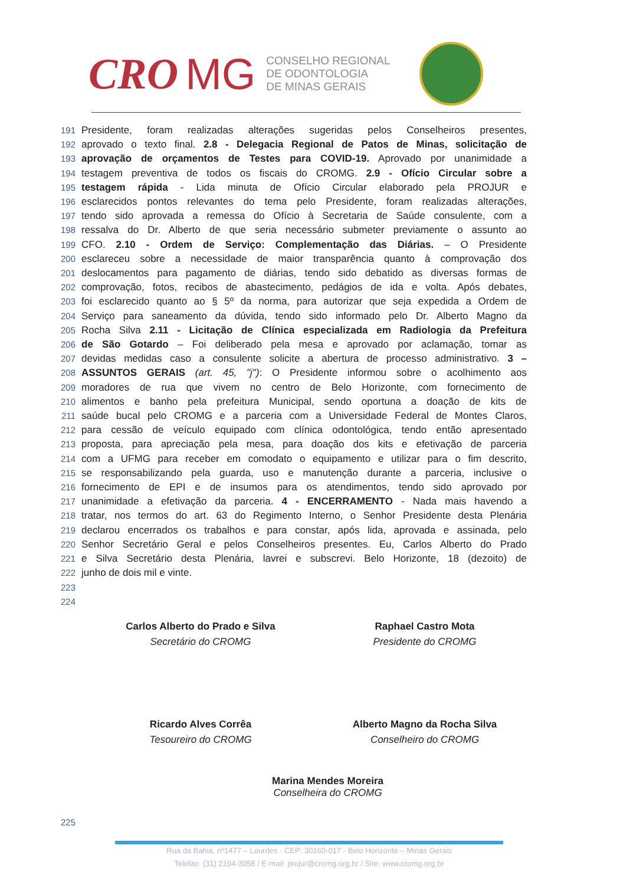CRO MG
CONSELHO REGIONAL
DE ODONTOLOGIA
DE MINAS GERAIS
191 Presidente, foram realizadas alterações sugeridas pelos Conselheiros presentes,
192 aprovado o texto final. 2.8 - Delegacia Regional de Patos de Minas, solicitação de
193 aprovação de orçamentos de Testes para COVID-19. Aprovado por unanimidade a
194 testagem preventiva de todos os fiscais do CROMG. 2.9 - Ofício Circular sobre a
195 testagem rápida - Lida minuta de Ofício Circular elaborado pela PROJUR e
196 esclarecidos pontos relevantes do tema pelo Presidente, foram realizadas alterações,
197 tendo sido aprovada a remessa do Ofício à Secretaria de Saúde consulente, com a
198 ressalva do Dr. Alberto de que seria necessário submeter previamente o assunto ao
199 CFO. 2.10 - Ordem de Serviço: Complementação das Diárias. – O Presidente
200 esclareceu sobre a necessidade de maior transparência quanto à comprovação dos
201 deslocamentos para pagamento de diárias, tendo sido debatido as diversas formas de
202 comprovação, fotos, recibos de abastecimento, pedágios de ida e volta. Após debates,
203 foi esclarecido quanto ao § 5º da norma, para autorizar que seja expedida a Ordem de
204 Serviço para saneamento da dúvida, tendo sido informado pelo Dr. Alberto Magno da
205 Rocha Silva 2.11 - Licitação de Clínica especializada em Radiologia da Prefeitura
206 de São Gotardo – Foi deliberado pela mesa e aprovado por aclamação, tomar as
207 devidas medidas caso a consulente solicite a abertura de processo administrativo. 3 –
208 ASSUNTOS GERAIS (art. 45, "j"): O Presidente informou sobre o acolhimento aos
209 moradores de rua que vivem no centro de Belo Horizonte, com fornecimento de
210 alimentos e banho pela prefeitura Municipal, sendo oportuna a doação de kits de
211 saúde bucal pelo CROMG e a parceria com a Universidade Federal de Montes Claros,
212 para cessão de veículo equipado com clínica odontológica, tendo então apresentado
213 proposta, para apreciação pela mesa, para doação dos kits e efetivação de parceria
214 com a UFMG para receber em comodato o equipamento e utilizar para o fim descrito,
215 se responsabilizando pela guarda, uso e manutenção durante a parceria, inclusive o
216 fornecimento de EPI e de insumos para os atendimentos, tendo sido aprovado por
217 unanimidade a efetivação da parceria. 4 - ENCERRAMENTO - Nada mais havendo a
218 tratar, nos termos do art. 63 do Regimento Interno, o Senhor Presidente desta Plenária
219 declarou encerrados os trabalhos e para constar, após lida, aprovada e assinada, pelo
220 Senhor Secretário Geral e pelos Conselheiros presentes. Eu, Carlos Alberto do Prado
221 e Silva Secretário desta Plenária, lavrei e subscrevi. Belo Horizonte, 18 (dezoito) de
222 junho de dois mil e vinte.
223
224
Carlos Alberto do Prado e Silva
Secretário do CROMG
Raphael Castro Mota
Presidente do CROMG
Ricardo Alves Corrêa
Tesoureiro do CROMG
Alberto Magno da Rocha Silva
Conselheiro do CROMG
Marina Mendes Moreira
Conselheira do CROMG
225
Rua da Bahia, nº1477 – Lourdes - CEP: 30160-017 - Belo Horizonte – Minas Gerais
Telefax: (31) 2104-3058 / E-mail: projur@cromg.org.br / Site: www.cromg.org.br